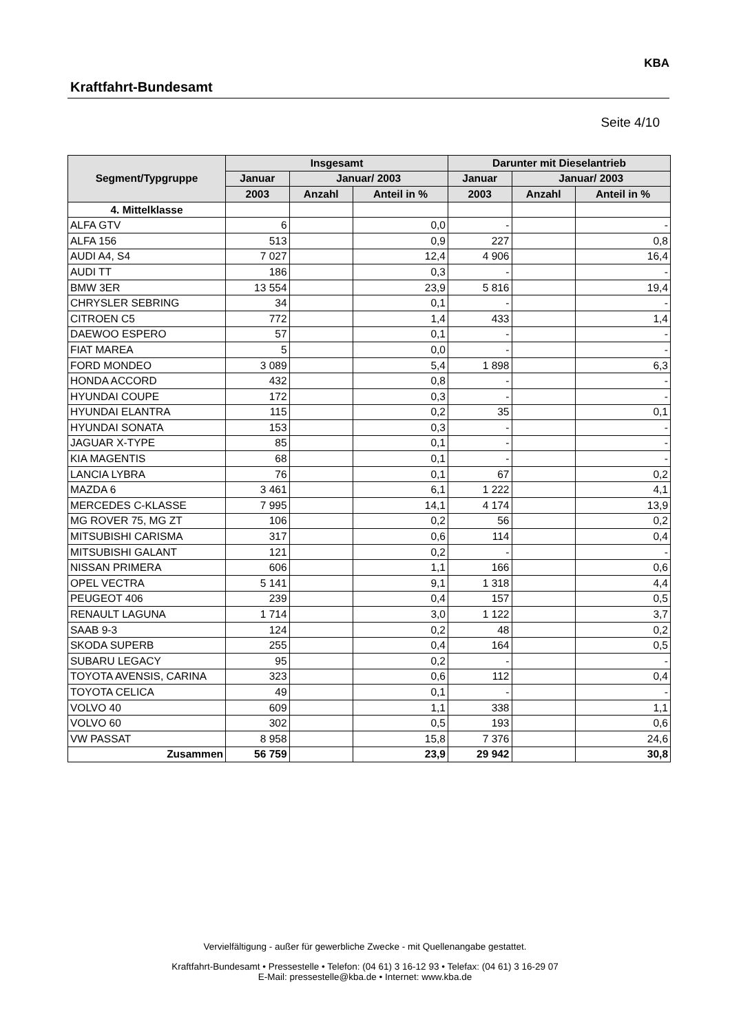Kraftfahrt-Bundesamt
KBA
Seite 4/10
| Segment/Typgruppe | Insgesamt | | | Darunter mit Dieselantrieb | | |
| --- | --- | --- | --- | --- | --- | --- |
| | Januar | Januar/ 2003 | | Januar | Januar/ 2003 | |
| | 2003 | Anzahl | Anteil in % | 2003 | Anzahl | Anteil in % |
| 4. Mittelklasse | | | | | | |
| ALFA GTV | 6 | | 0,0 | - | | - |
| ALFA 156 | 513 | | 0,9 | 227 | | 0,8 |
| AUDI A4, S4 | 7 027 | | 12,4 | 4 906 | | 16,4 |
| AUDI TT | 186 | | 0,3 | - | | - |
| BMW 3ER | 13 554 | | 23,9 | 5 816 | | 19,4 |
| CHRYSLER SEBRING | 34 | | 0,1 | - | | - |
| CITROEN C5 | 772 | | 1,4 | 433 | | 1,4 |
| DAEWOO ESPERO | 57 | | 0,1 | - | | - |
| FIAT MAREA | 5 | | 0,0 | - | | - |
| FORD MONDEO | 3 089 | | 5,4 | 1 898 | | 6,3 |
| HONDA ACCORD | 432 | | 0,8 | - | | - |
| HYUNDAI COUPE | 172 | | 0,3 | - | | - |
| HYUNDAI ELANTRA | 115 | | 0,2 | 35 | | 0,1 |
| HYUNDAI SONATA | 153 | | 0,3 | - | | - |
| JAGUAR X-TYPE | 85 | | 0,1 | - | | - |
| KIA MAGENTIS | 68 | | 0,1 | - | | - |
| LANCIA LYBRA | 76 | | 0,1 | 67 | | 0,2 |
| MAZDA 6 | 3 461 | | 6,1 | 1 222 | | 4,1 |
| MERCEDES C-KLASSE | 7 995 | | 14,1 | 4 174 | | 13,9 |
| MG ROVER 75, MG ZT | 106 | | 0,2 | 56 | | 0,2 |
| MITSUBISHI CARISMA | 317 | | 0,6 | 114 | | 0,4 |
| MITSUBISHI GALANT | 121 | | 0,2 | - | | - |
| NISSAN PRIMERA | 606 | | 1,1 | 166 | | 0,6 |
| OPEL VECTRA | 5 141 | | 9,1 | 1 318 | | 4,4 |
| PEUGEOT 406 | 239 | | 0,4 | 157 | | 0,5 |
| RENAULT LAGUNA | 1 714 | | 3,0 | 1 122 | | 3,7 |
| SAAB 9-3 | 124 | | 0,2 | 48 | | 0,2 |
| SKODA SUPERB | 255 | | 0,4 | 164 | | 0,5 |
| SUBARU LEGACY | 95 | | 0,2 | - | | - |
| TOYOTA AVENSIS, CARINA | 323 | | 0,6 | 112 | | 0,4 |
| TOYOTA CELICA | 49 | | 0,1 | - | | - |
| VOLVO 40 | 609 | | 1,1 | 338 | | 1,1 |
| VOLVO 60 | 302 | | 0,5 | 193 | | 0,6 |
| VW PASSAT | 8 958 | | 15,8 | 7 376 | | 24,6 |
| Zusammen | 56 759 | | 23,9 | 29 942 | | 30,8 |
Vervielfältigung - außer für gewerbliche Zwecke - mit Quellenangabe gestattet.
Kraftfahrt-Bundesamt • Pressestelle • Telefon: (04 61) 3 16-12 93 • Telefax: (04 61) 3 16-29 07
E-Mail: pressestelle@kba.de • Internet: www.kba.de